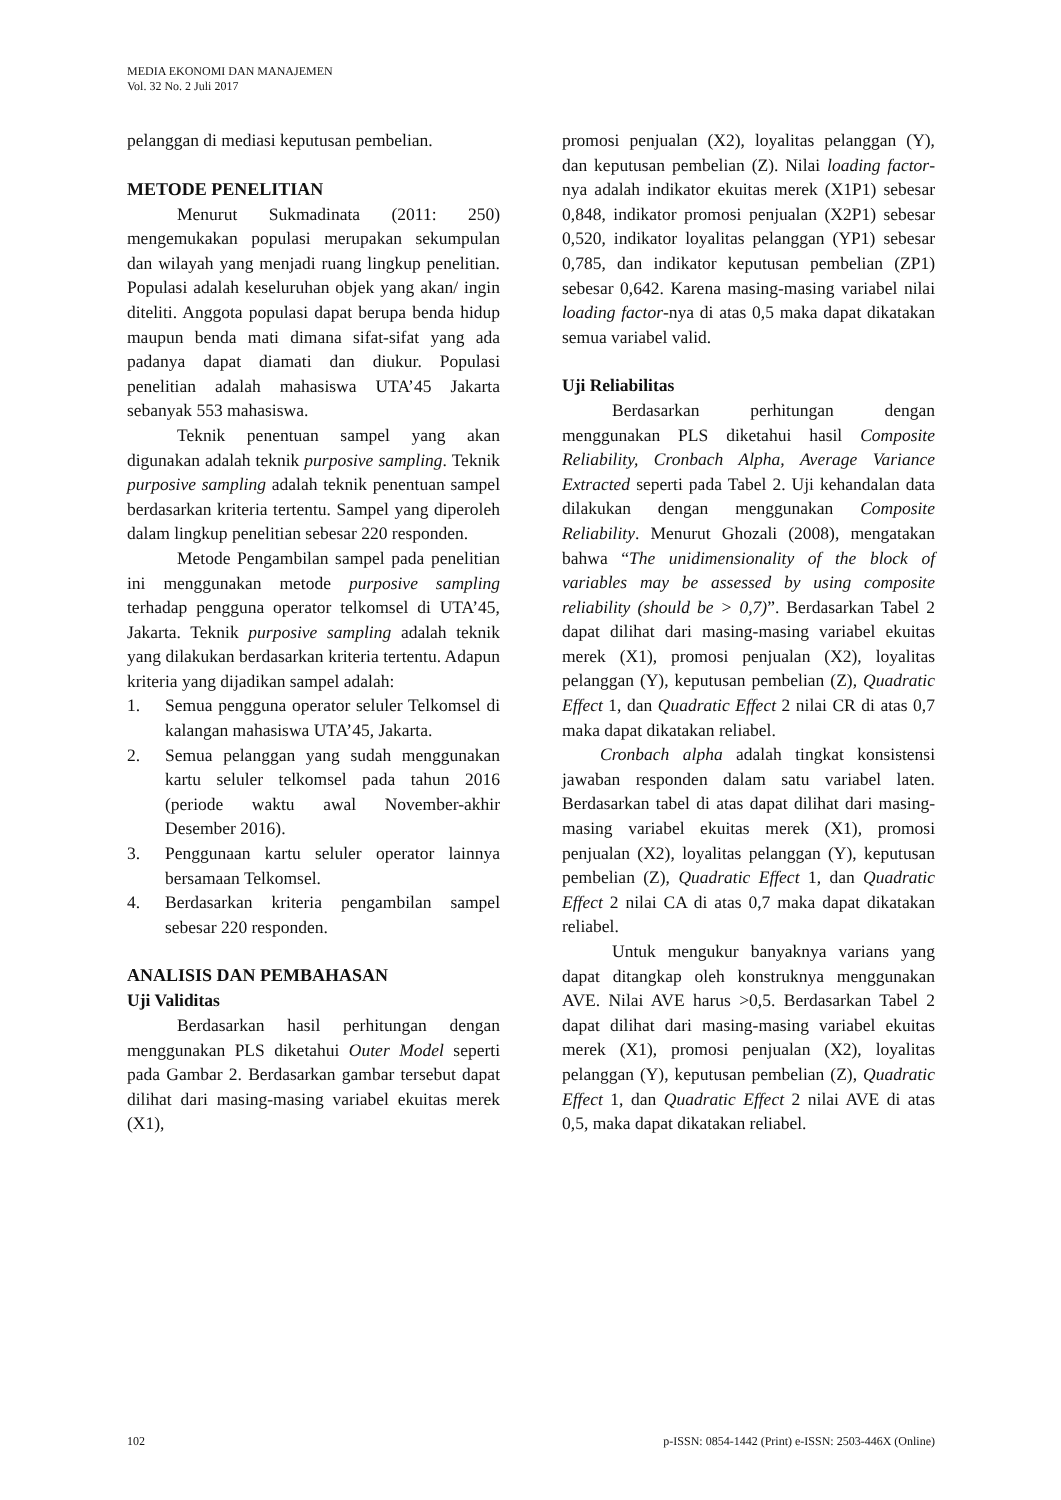MEDIA EKONOMI DAN MANAJEMEN
Vol. 32 No. 2 Juli 2017
pelanggan di mediasi keputusan pembelian.
METODE PENELITIAN
Menurut Sukmadinata (2011: 250) mengemukakan populasi merupakan sekumpulan dan wilayah yang menjadi ruang lingkup penelitian. Populasi adalah keseluruhan objek yang akan/ ingin diteliti. Anggota populasi dapat berupa benda hidup maupun benda mati dimana sifat-sifat yang ada padanya dapat diamati dan diukur. Populasi penelitian adalah mahasiswa UTA’45 Jakarta sebanyak 553 mahasiswa.
Teknik penentuan sampel yang akan digunakan adalah teknik purposive sampling. Teknik purposive sampling adalah teknik penentuan sampel berdasarkan kriteria tertentu. Sampel yang diperoleh dalam lingkup penelitian sebesar 220 responden.
Metode Pengambilan sampel pada penelitian ini menggunakan metode purposive sampling terhadap pengguna operator telkomsel di UTA’45, Jakarta. Teknik purposive sampling adalah teknik yang dilakukan berdasarkan kriteria tertentu. Adapun kriteria yang dijadikan sampel adalah:
1. Semua pengguna operator seluler Telkomsel di kalangan mahasiswa UTA’45, Jakarta.
2. Semua pelanggan yang sudah menggunakan kartu seluler telkomsel pada tahun 2016 (periode waktu awal November-akhir Desember 2016).
3. Penggunaan kartu seluler operator lainnya bersamaan Telkomsel.
4. Berdasarkan kriteria pengambilan sampel sebesar 220 responden.
ANALISIS DAN PEMBAHASAN
Uji Validitas
Berdasarkan hasil perhitungan dengan menggunakan PLS diketahui Outer Model seperti pada Gambar 2. Berdasarkan gambar tersebut dapat dilihat dari masing-masing variabel ekuitas merek (X1),
promosi penjualan (X2), loyalitas pelanggan (Y), dan keputusan pembelian (Z). Nilai loading factor-nya adalah indikator ekuitas merek (X1P1) sebesar 0,848, indikator promosi penjualan (X2P1) sebesar 0,520, indikator loyalitas pelanggan (YP1) sebesar 0,785, dan indikator keputusan pembelian (ZP1) sebesar 0,642. Karena masing-masing variabel nilai loading factor-nya di atas 0,5 maka dapat dikatakan semua variabel valid.
Uji Reliabilitas
Berdasarkan perhitungan dengan menggunakan PLS diketahui hasil Composite Reliability, Cronbach Alpha, Average Variance Extracted seperti pada Tabel 2. Uji kehandalan data dilakukan dengan menggunakan Composite Reliability. Menurut Ghozali (2008), mengatakan bahwa “The unidimensionality of the block of variables may be assessed by using composite reliability (should be > 0,7)”. Berdasarkan Tabel 2 dapat dilihat dari masing-masing variabel ekuitas merek (X1), promosi penjualan (X2), loyalitas pelanggan (Y), keputusan pembelian (Z), Quadratic Effect 1, dan Quadratic Effect 2 nilai CR di atas 0,7 maka dapat dikatakan reliabel.
Cronbach alpha adalah tingkat konsistensi jawaban responden dalam satu variabel laten. Berdasarkan tabel di atas dapat dilihat dari masing-masing variabel ekuitas merek (X1), promosi penjualan (X2), loyalitas pelanggan (Y), keputusan pembelian (Z), Quadratic Effect 1, dan Quadratic Effect 2 nilai CA di atas 0,7 maka dapat dikatakan reliabel.
Untuk mengukur banyaknya varians yang dapat ditangkap oleh konstruknya menggunakan AVE. Nilai AVE harus >0,5. Berdasarkan Tabel 2 dapat dilihat dari masing-masing variabel ekuitas merek (X1), promosi penjualan (X2), loyalitas pelanggan (Y), keputusan pembelian (Z), Quadratic Effect 1, dan Quadratic Effect 2 nilai AVE di atas 0,5, maka dapat dikatakan reliabel.
102 p-ISSN: 0854-1442 (Print) e-ISSN: 2503-446X (Online)